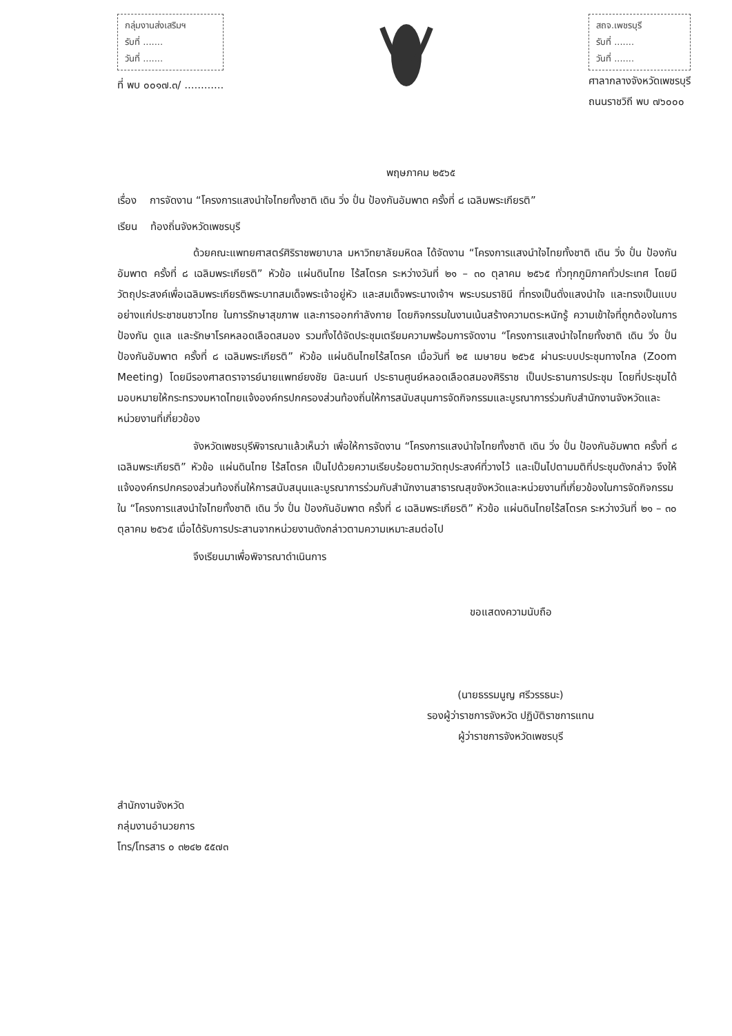กลุ่มงานส่งเสริมฯ
รับที่ .......
วันที่ .......
ที่ พบ ๐๐๑๗.๓/ ............
สถจ.เพชรบุรี
รับที่ .......
วันที่ .......
ศาลากลางจังหวัดเพชรบุรี
ถนนราชวิถี พบ ๗๖๐๐๐
พฤษภาคม ๒๕๖๕
เรื่อง การจัดงาน “โครงการแสงนำใจไทยทั้งชาติ เดิน วิ่ง ปั่น ป้องกันอัมพาต ครั้งที่ ๘ เฉลิมพระเกียรติ”
เรียน ท้องถิ่นจังหวัดเพชรบุรี
ด้วยคณะแพทยศาสตร์ศิริราชพยาบาล มหาวิทยาลัยมหิดล ได้จัดงาน “โครงการแสงนำใจไทยทั้งชาติ เดิน วิ่ง ปั่น ป้องกันอัมพาต ครั้งที่ ๘ เฉลิมพระเกียรติ” หัวข้อ แผ่นดินไทย ไร้สโตรค ระหว่างวันที่ ๒๑ – ๓๐ ตุลาคม ๒๕๖๕ ทั่วทุกภูมิภาคทั่วประเทศ โดยมีวัตถุประสงค์เพื่อเฉลิมพระเกียรติพระบาทสมเด็จพระเจ้าอยู่หัว และสมเด็จพระนางเจ้าฯ พระบรมราชินี ที่ทรงเป็นดั่งแสงนำใจ และทรงเป็นแบบอย่างแก่ประชาชนชาวไทย ในการรักษาสุขภาพ และการออกกำลังกาย โดยกิจกรรมในงานเน้นสร้างความตระหนักรู้ ความเข้าใจที่ถูกต้องในการป้องกัน ดูแล และรักษาโรคหลอดเลือดสมอง รวมทั้งได้จัดประชุมเตรียมความพร้อมการจัดงาน “โครงการแสงนำใจไทยทั้งชาติ เดิน วิ่ง ปั่น ป้องกันอัมพาต ครั้งที่ ๘ เฉลิมพระเกียรติ” หัวข้อ แผ่นดินไทยไร้สโตรค เมื่อวันที่ ๒๕ เมษายน ๒๕๖๕ ผ่านระบบประชุมทางไกล (Zoom Meeting) โดยมีรองศาสตราจารย์นายแพทย์ยงชัย นิละนนท์ ประธานศูนย์หลอดเลือดสมองศิริราช เป็นประธานการประชุม โดยที่ประชุมได้มอบหมายให้กระทรวงมหาดไทยแจ้งองค์กรปกครองส่วนท้องถิ่นให้การสนับสนุนการจัดกิจกรรมและบูรณาการร่วมกับสำนักงานจังหวัดและหน่วยงานที่เกี่ยวข้อง
จังหวัดเพชรบุรีพิจารณาแล้วเห็นว่า เพื่อให้การจัดงาน “โครงการแสงนำใจไทยทั้งชาติ เดิน วิ่ง ปั่น ป้องกันอัมพาต ครั้งที่ ๘ เฉลิมพระเกียรติ” หัวข้อ แผ่นดินไทย ไร้สโตรค เป็นไปด้วยความเรียบร้อยตามวัตถุประสงค์ที่วางไว้ และเป็นไปตามมติที่ประชุมดังกล่าว จึงให้แจ้งองค์กรปกครองส่วนท้องถิ่นให้การสนับสนุนและบูรณาการร่วมกับสำนักงานสาธารณสุขจังหวัดและหน่วยงานที่เกี่ยวข้องในการจัดกิจกรรมใน “โครงการแสงนำใจไทยทั้งชาติ เดิน วิ่ง ปั่น ป้องกันอัมพาต ครั้งที่ ๘ เฉลิมพระเกียรติ” หัวข้อ แผ่นดินไทยไร้สโตรค ระหว่างวันที่ ๒๑ – ๓๐ ตุลาคม ๒๕๖๕ เมื่อได้รับการประสานจากหน่วยงานดังกล่าวตามความเหมาะสมต่อไป
จึงเรียนมาเพื่อพิจารณาดำเนินการ
ขอแสดงความนับถือ
(นายธรรมนูญ ศรีวรรธนะ)
รองผู้ว่าราชการจังหวัด ปฏิบัติราชการแทน
ผู้ว่าราชการจังหวัดเพชรบุรี
สำนักงานจังหวัด
กลุ่มงานอำนวยการ
โทร/โทรสาร ๐ ๓๒๔๒ ๕๕๗๓